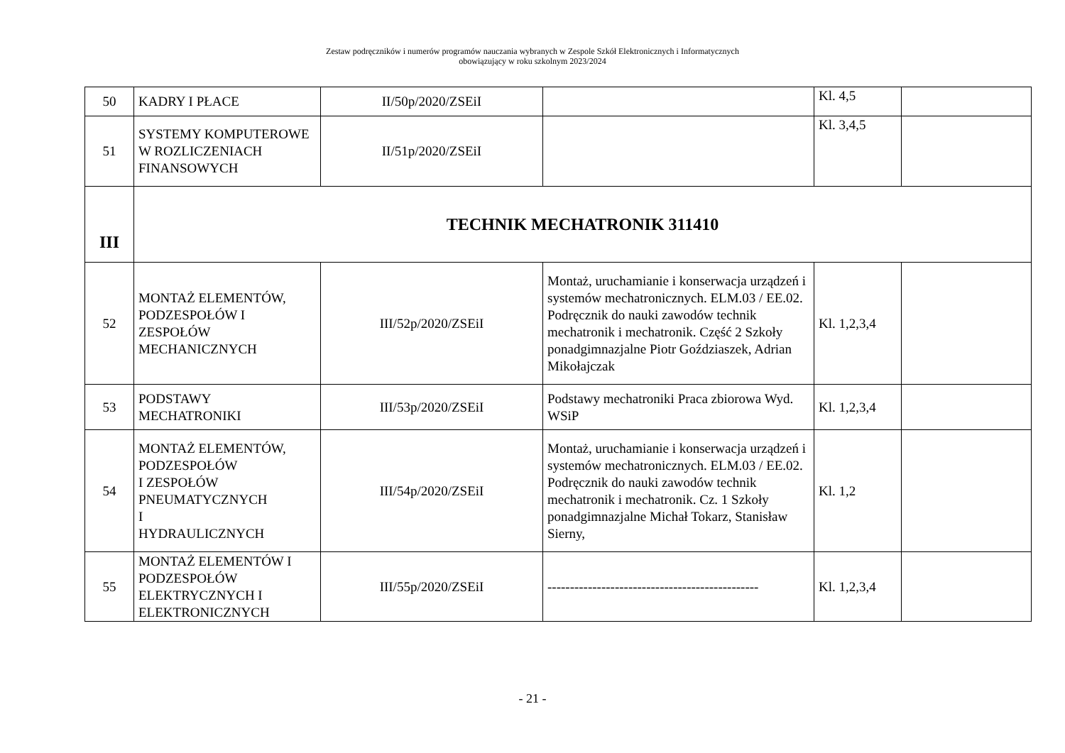Zestaw podręczników i numerów programów nauczania wybranych w Zespole Szkół Elektronicznych i Informatycznych
obowiązujący w roku szkolnym 2023/2024
| 50 | KADRY I PŁACE | II/50p/2020/ZSEiI | | Kl. 4,5 | |
| 51 | SYSTEMY KOMPUTEROWE W ROZLICZENIACH FINANSOWYCH | II/51p/2020/ZSEiI | | Kl. 3,4,5 | |
| III | TECHNIK MECHATRONIK 311410 | | | | |
| 52 | MONTAŻ ELEMENTÓW, PODZESPOŁÓW I ZESPOŁÓW MECHANICZNYCH | III/52p/2020/ZSEiI | Montaż, uruchamianie i konserwacja urządzeń i systemów mechatronicznych. ELM.03 / EE.02. Podręcznik do nauki zawodów technik mechatronik i mechatronik. Część 2 Szkoły ponadgimnazjalne Piotr Goździaszek, Adrian Mikołajczak | Kl. 1,2,3,4 | |
| 53 | PODSTAWY MECHATRONIKI | III/53p/2020/ZSEiI | Podstawy mechatroniki Praca zbiorowa Wyd. WSiP | Kl. 1,2,3,4 | |
| 54 | MONTAŻ ELEMENTÓW, PODZESPOŁÓW I ZESPOŁÓW PNEUMATYCZNYCH I HYDRAULICZNYCH | III/54p/2020/ZSEiI | Montaż, uruchamianie i konserwacja urządzeń i systemów mechatronicznych. ELM.03 / EE.02. Podręcznik do nauki zawodów technik mechatronik i mechatronik. Cz. 1 Szkoły ponadgimnazjalne Michał Tokarz, Stanisław Sierny, | Kl. 1,2 | |
| 55 | MONTAŻ ELEMENTÓW I PODZESPOŁÓW ELEKTRYCZNYCH I ELEKTRONICZNYCH | III/55p/2020/ZSEiI | ----------------------------------------------- | Kl. 1,2,3,4 | |
- 21 -